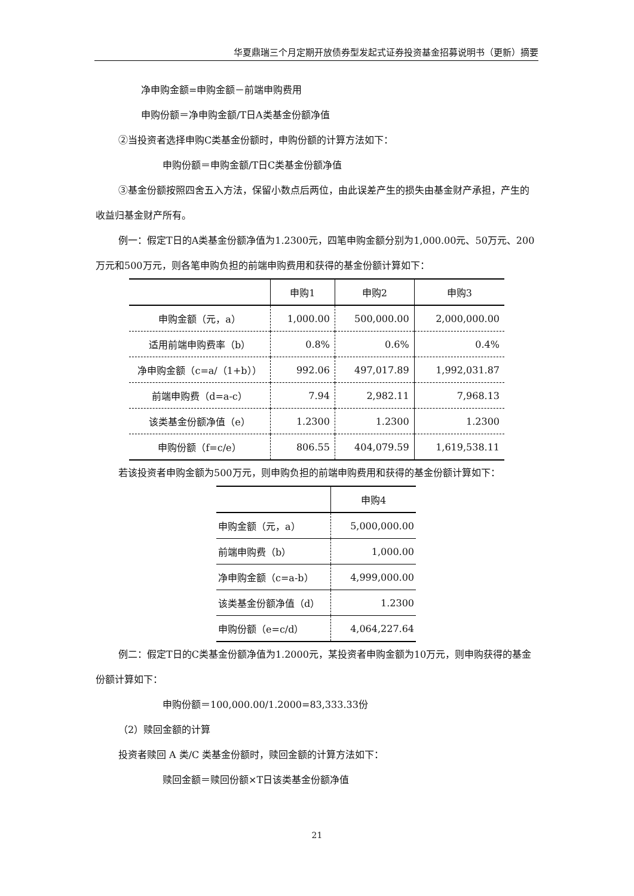华夏鼎瑞三个月定期开放债券型发起式证券投资基金招募说明书（更新）摘要
净申购金额=申购金额－前端申购费用
申购份额＝净申购金额/T日A类基金份额净值
②当投资者选择申购C类基金份额时，申购份额的计算方法如下：
申购份额＝申购金额/T日C类基金份额净值
③基金份额按照四舍五入方法，保留小数点后两位，由此误差产生的损失由基金财产承担，产生的收益归基金财产所有。
例一：假定T日的A类基金份额净值为1.2300元，四笔申购金额分别为1,000.00元、50万元、200万元和500万元，则各笔申购负担的前端申购费用和获得的基金份额计算如下：
| | 申购1 | 申购2 | 申购3 |
| --- | --- | --- | --- |
| 申购金额（元，a） | 1,000.00 | 500,000.00 | 2,000,000.00 |
| 适用前端申购费率（b） | 0.8% | 0.6% | 0.4% |
| 净申购金额（c=a/（1+b）） | 992.06 | 497,017.89 | 1,992,031.87 |
| 前端申购费（d=a-c） | 7.94 | 2,982.11 | 7,968.13 |
| 该类基金份额净值（e） | 1.2300 | 1.2300 | 1.2300 |
| 申购份额（f=c/e） | 806.55 | 404,079.59 | 1,619,538.11 |
若该投资者申购金额为500万元，则申购负担的前端申购费用和获得的基金份额计算如下：
| | 申购4 |
| --- | --- |
| 申购金额（元，a） | 5,000,000.00 |
| 前端申购费（b） | 1,000.00 |
| 净申购金额（c=a-b） | 4,999,000.00 |
| 该类基金份额净值（d） | 1.2300 |
| 申购份额（e=c/d） | 4,064,227.64 |
例二：假定T日的C类基金份额净值为1.2000元，某投资者申购金额为10万元，则申购获得的基金份额计算如下：
申购份额＝100,000.00/1.2000=83,333.33份
（2）赎回金额的计算
投资者赎回 A 类/C 类基金份额时，赎回金额的计算方法如下：
赎回金额＝赎回份额×T日该类基金份额净值
21